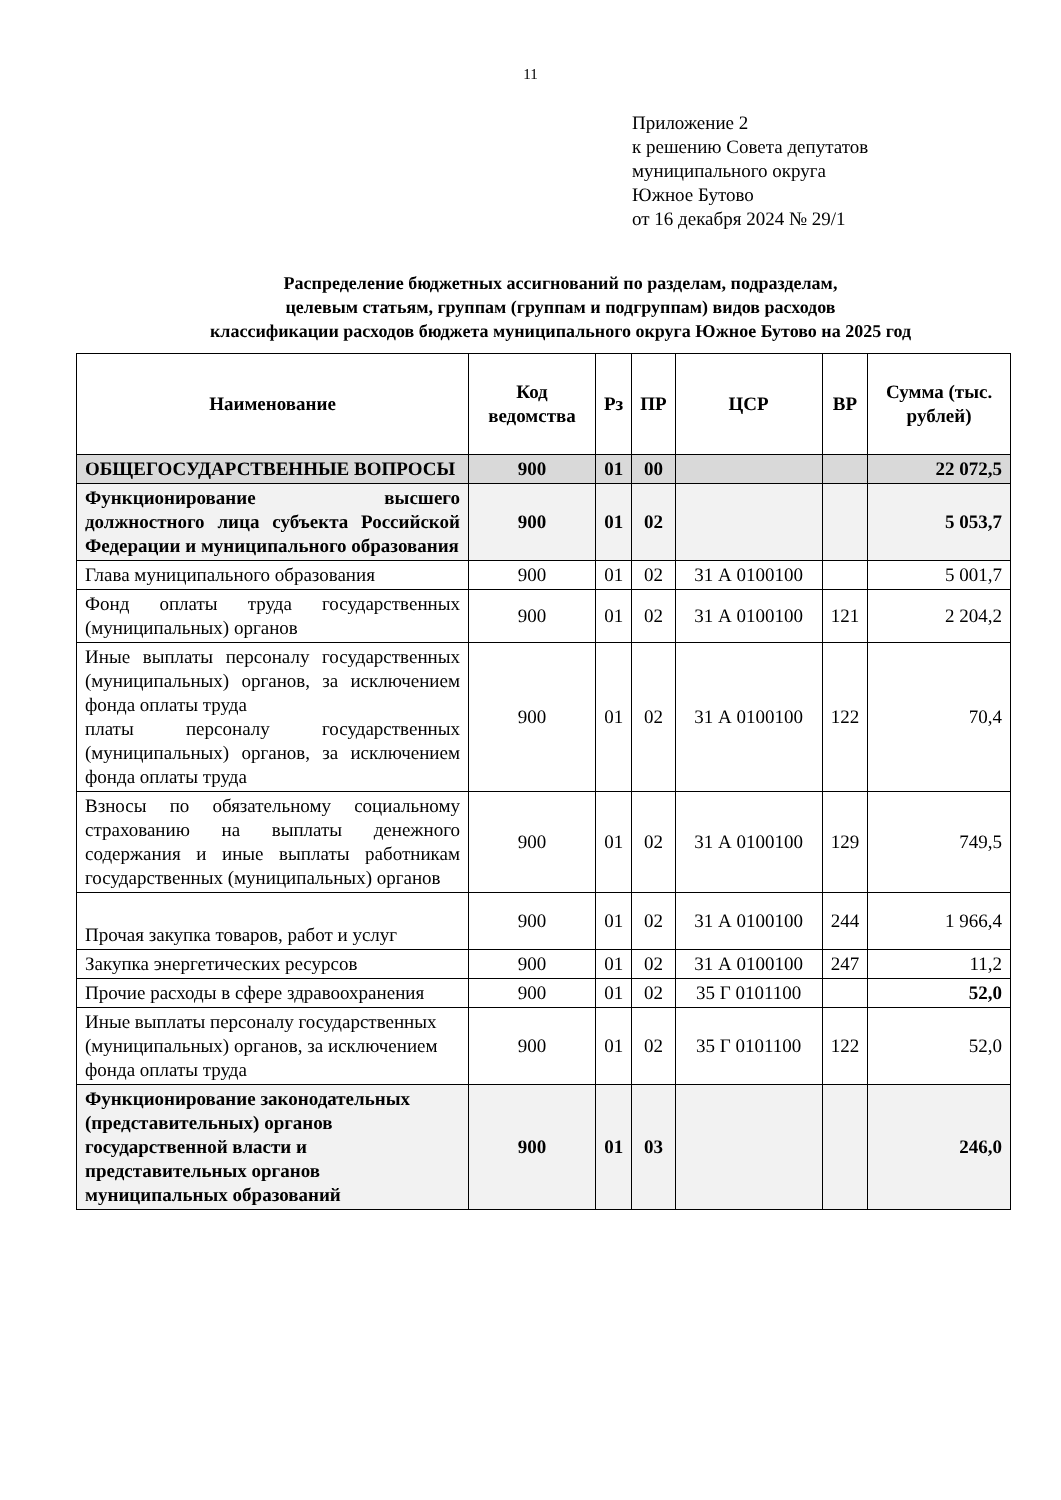11
Приложение 2
к решению Совета депутатов
муниципального округа
Южное Бутово
от 16 декабря 2024 № 29/1
Распределение бюджетных ассигнований по разделам, подразделам,
целевым статьям, группам (группам и подгруппам) видов расходов
классификации расходов бюджета муниципального округа Южное Бутово на 2025 год
| Наименование | Код ведомства | Рз | ПР | ЦСР | ВР | Сумма (тыс. рублей) |
| --- | --- | --- | --- | --- | --- | --- |
| ОБЩЕГОСУДАРСТВЕННЫЕ ВОПРОСЫ | 900 | 01 | 00 | | | 22 072,5 |
| Функционирование высшего должностного лица субъекта Российской Федерации и муниципального образования | 900 | 01 | 02 | | | 5 053,7 |
| Глава муниципального образования | 900 | 01 | 02 | 31 А 0100100 | | 5 001,7 |
| Фонд оплаты труда государственных (муниципальных) органов | 900 | 01 | 02 | 31 А 0100100 | 121 | 2 204,2 |
| Иные выплаты персоналу государственных (муниципальных) органов, за исключением фонда оплаты труда платы персоналу государственных (муниципальных) органов, за исключением фонда оплаты труда | 900 | 01 | 02 | 31 А 0100100 | 122 | 70,4 |
| Взносы по обязательному социальному страхованию на выплаты денежного содержания и иные выплаты работникам государственных (муниципальных) органов | 900 | 01 | 02 | 31 А 0100100 | 129 | 749,5 |
| Прочая закупка товаров, работ и услуг | 900 | 01 | 02 | 31 А 0100100 | 244 | 1 966,4 |
| Закупка энергетических ресурсов | 900 | 01 | 02 | 31 А 0100100 | 247 | 11,2 |
| Прочие расходы в сфере здравоохранения | 900 | 01 | 02 | 35 Г 0101100 | | 52,0 |
| Иные выплаты персоналу государственных (муниципальных) органов, за исключением фонда оплаты труда | 900 | 01 | 02 | 35 Г 0101100 | 122 | 52,0 |
| Функционирование законодательных (представительных) органов государственной власти и представительных органов муниципальных образований | 900 | 01 | 03 | | | 246,0 |